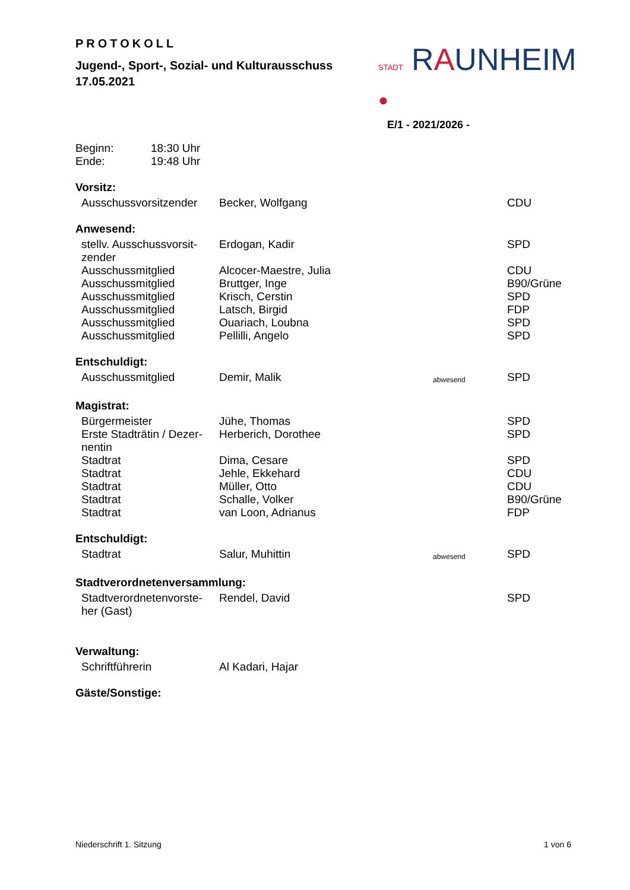PROTOKOLL
Jugend-, Sport-, Sozial- und Kulturausschuss
17.05.2021
STADT RAUNHEIM ●
E/1 - 2021/2026 -
Beginn: 18:30 Uhr
Ende: 19:48 Uhr
Vorsitz:
| Ausschussvorsitzender | Becker, Wolfgang | | CDU |
Anwesend:
| stellv. Ausschussvorsit-zender | Erdogan, Kadir | | SPD |
| Ausschussmitglied | Alcocer-Maestre, Julia | | CDU |
| Ausschussmitglied | Bruttger, Inge | | B90/Grüne |
| Ausschussmitglied | Krisch, Cerstin | | SPD |
| Ausschussmitglied | Latsch, Birgid | | FDP |
| Ausschussmitglied | Ouariach, Loubna | | SPD |
| Ausschussmitglied | Pellilli, Angelo | | SPD |
Entschuldigt:
| Ausschussmitglied | Demir, Malik | abwesend | SPD |
Magistrat:
| Bürgermeister | Jühe, Thomas | | SPD |
| Erste Stadträtin / Dezer-nentin | Herberich, Dorothee | | SPD |
| Stadtrat | Dima, Cesare | | SPD |
| Stadtrat | Jehle, Ekkehard | | CDU |
| Stadtrat | Müller, Otto | | CDU |
| Stadtrat | Schalle, Volker | | B90/Grüne |
| Stadtrat | van Loon, Adrianus | | FDP |
Entschuldigt:
| Stadtrat | Salur, Muhittin | abwesend | SPD |
Stadtverordnetenversammlung:
| Stadtverordnetenvorste-her (Gast) | Rendel, David | | SPD |
Verwaltung:
| Schriftführerin | Al Kadari, Hajar | | |
Gäste/Sonstige:
Niederschrift 1. Sitzung 1 von 6